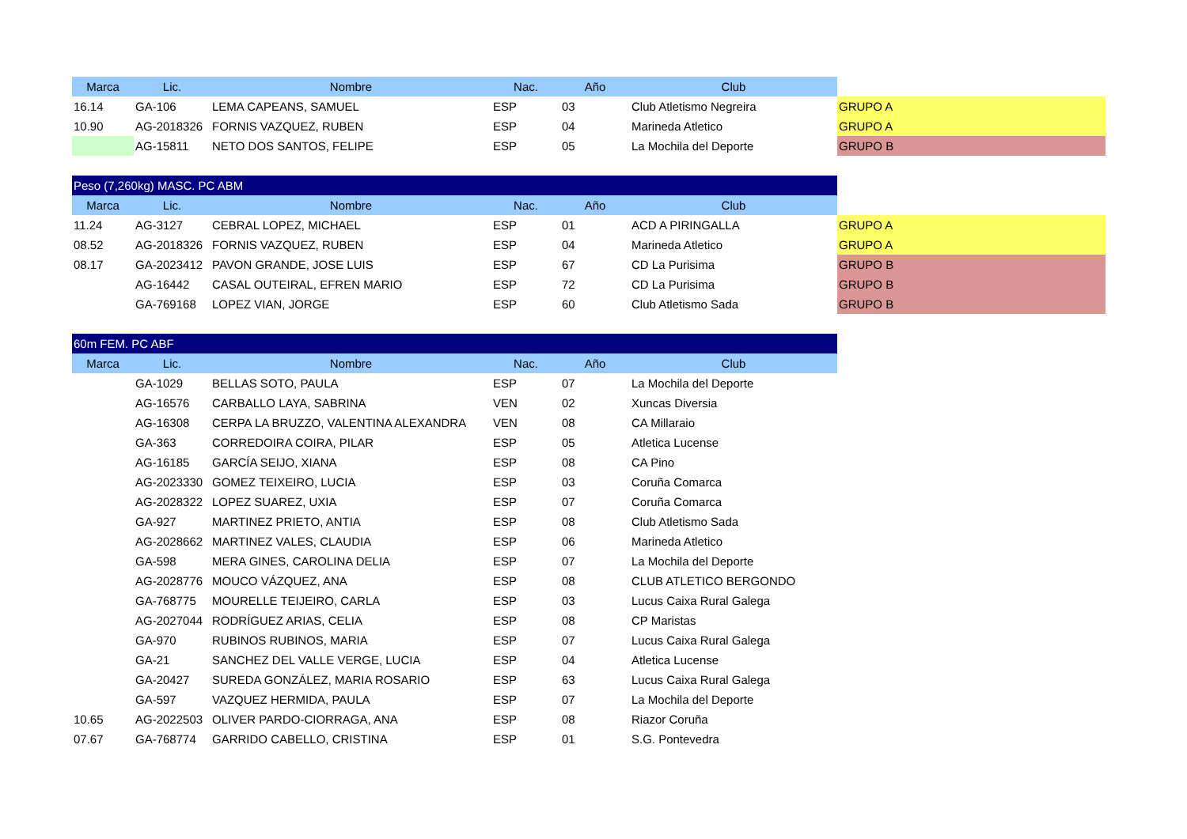| Marca | Lic. | Nombre | Nac. | Año | Club | |
| --- | --- | --- | --- | --- | --- | --- |
| 16.14 | GA-106 | LEMA CAPEANS, SAMUEL | ESP | 03 | Club Atletismo Negreira | GRUPO A |
| 10.90 | AG-2018326 | FORNIS VAZQUEZ, RUBEN | ESP | 04 | Marineda Atletico | GRUPO A |
| | AG-15811 | NETO DOS SANTOS, FELIPE | ESP | 05 | La Mochila del Deporte | GRUPO B |
| Peso (7,260kg) MASC. PC ABM | | | | | | |
| Marca | Lic. | Nombre | Nac. | Año | Club | |
| 11.24 | AG-3127 | CEBRAL LOPEZ, MICHAEL | ESP | 01 | ACD A PIRINGALLA | GRUPO A |
| 08.52 | AG-2018326 | FORNIS VAZQUEZ, RUBEN | ESP | 04 | Marineda Atletico | GRUPO A |
| 08.17 | GA-2023412 | PAVON GRANDE, JOSE LUIS | ESP | 67 | CD La Purisima | GRUPO B |
| | AG-16442 | CASAL OUTEIRAL, EFREN MARIO | ESP | 72 | CD La Purisima | GRUPO B |
| | GA-769168 | LOPEZ VIAN, JORGE | ESP | 60 | Club Atletismo Sada | GRUPO B |
| 60m FEM. PC ABF | | | | | | |
| Marca | Lic. | Nombre | Nac. | Año | Club | |
| | GA-1029 | BELLAS SOTO, PAULA | ESP | 07 | La Mochila del Deporte | |
| | AG-16576 | CARBALLO LAYA, SABRINA | VEN | 02 | Xuncas Diversia | |
| | AG-16308 | CERPA LA BRUZZO, VALENTINA ALEXANDRA | VEN | 08 | CA Millaraio | |
| | GA-363 | CORREDOIRA COIRA, PILAR | ESP | 05 | Atletica Lucense | |
| | AG-16185 | GARCÍA SEIJO, XIANA | ESP | 08 | CA Pino | |
| | AG-2023330 | GOMEZ TEIXEIRO, LUCIA | ESP | 03 | Coruña Comarca | |
| | AG-2028322 | LOPEZ SUAREZ, UXIA | ESP | 07 | Coruña Comarca | |
| | GA-927 | MARTINEZ PRIETO, ANTIA | ESP | 08 | Club Atletismo Sada | |
| | AG-2028662 | MARTINEZ VALES, CLAUDIA | ESP | 06 | Marineda Atletico | |
| | GA-598 | MERA GINES, CAROLINA DELIA | ESP | 07 | La Mochila del Deporte | |
| | AG-2028776 | MOUCO VÁZQUEZ, ANA | ESP | 08 | CLUB ATLETICO BERGONDO | |
| | GA-768775 | MOURELLE TEIJEIRO, CARLA | ESP | 03 | Lucus Caixa Rural Galega | |
| | AG-2027044 | RODRÍGUEZ ARIAS, CELIA | ESP | 08 | CP Maristas | |
| | GA-970 | RUBINOS RUBINOS, MARIA | ESP | 07 | Lucus Caixa Rural Galega | |
| | GA-21 | SANCHEZ DEL VALLE VERGE, LUCIA | ESP | 04 | Atletica Lucense | |
| | GA-20427 | SUREDA GONZÁLEZ, MARIA ROSARIO | ESP | 63 | Lucus Caixa Rural Galega | |
| | GA-597 | VAZQUEZ HERMIDA, PAULA | ESP | 07 | La Mochila del Deporte | |
| 10.65 | AG-2022503 | OLIVER PARDO-CIORRAGA, ANA | ESP | 08 | Riazor Coruña | |
| 07.67 | GA-768774 | GARRIDO CABELLO, CRISTINA | ESP | 01 | S.G. Pontevedra | |